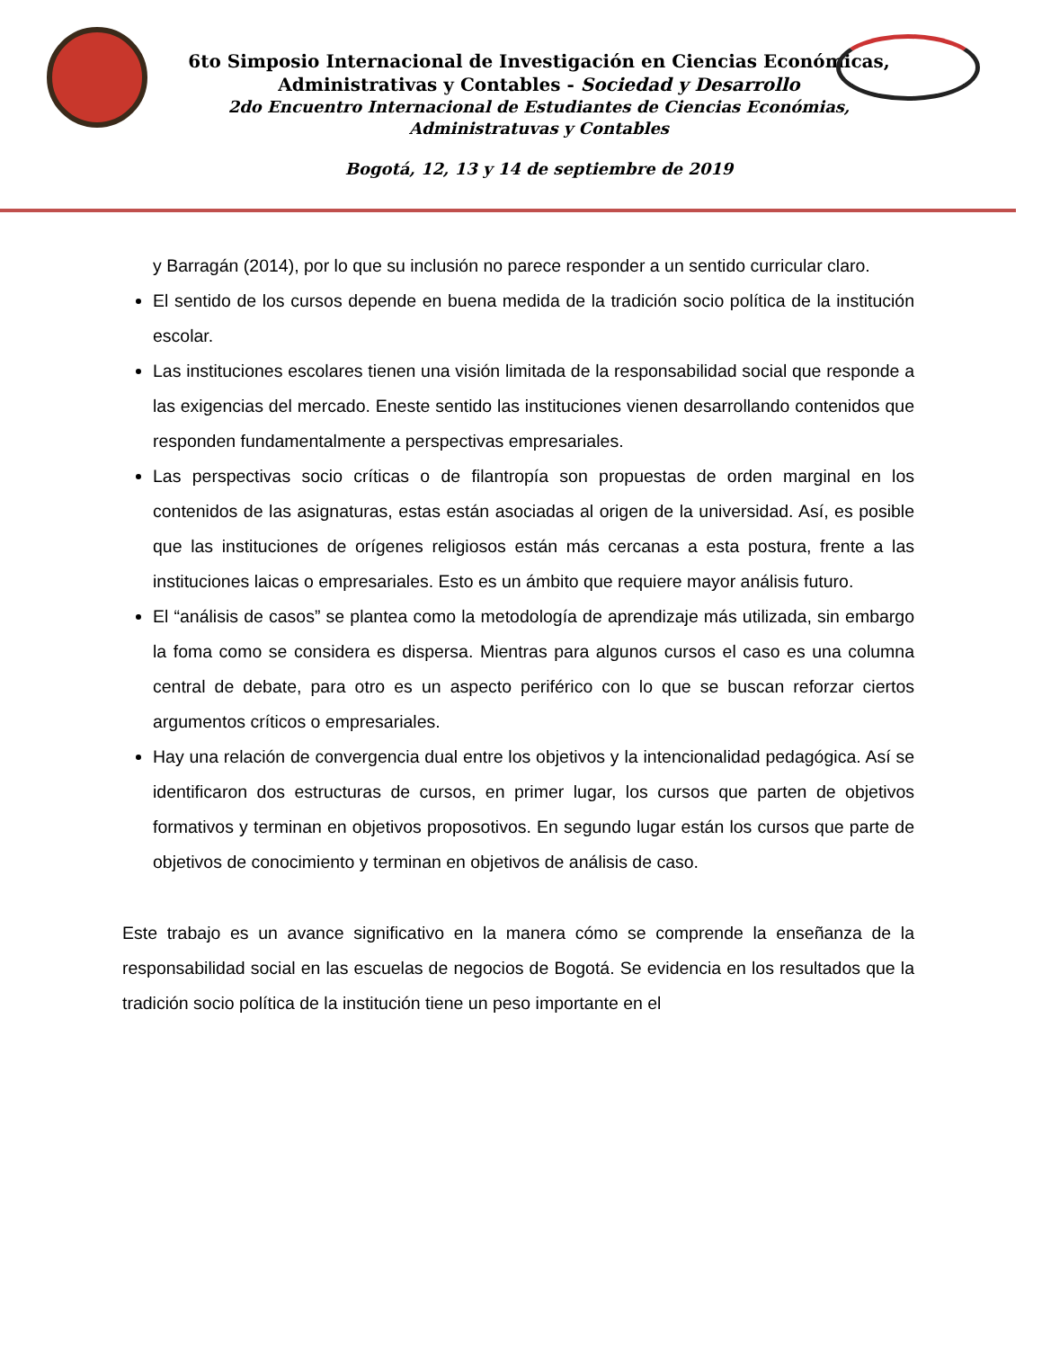6to Simposio Internacional de Investigación en Ciencias Económicas,
Administrativas y Contables - Sociedad y Desarrollo
2do Encuentro Internacional de Estudiantes de Ciencias Económias,
Administratuvas y Contables
Bogotá, 12, 13 y 14 de septiembre de 2019
y Barragán (2014), por lo que su inclusión no parece responder a un sentido curricular claro.
El sentido de los cursos depende en buena medida de la tradición socio política de la institución escolar.
Las instituciones escolares tienen una visión limitada de la responsabilidad social que responde a las exigencias del mercado. Eneste sentido las instituciones vienen desarrollando contenidos que responden fundamentalmente a perspectivas empresariales.
Las perspectivas socio críticas o de filantropía son propuestas de orden marginal en los contenidos de las asignaturas, estas están asociadas al origen de la universidad. Así, es posible que las instituciones de orígenes religiosos están más cercanas a esta postura, frente a las instituciones laicas o empresariales. Esto es un ámbito que requiere mayor análisis futuro.
El “análisis de casos” se plantea como la metodología de aprendizaje más utilizada, sin embargo la foma como se considera es dispersa. Mientras para algunos cursos el caso es una columna central de debate, para otro es un aspecto periférico con lo que se buscan reforzar ciertos argumentos críticos o empresariales.
Hay una relación de convergencia dual entre los objetivos y la intencionalidad pedagógica. Así se identificaron dos estructuras de cursos, en primer lugar, los cursos que parten de objetivos formativos y terminan en objetivos proposotivos. En segundo lugar están los cursos que parte de objetivos de conocimiento y terminan en objetivos de análisis de caso.
Este trabajo es un avance significativo en la manera cómo se comprende la enseñanza de la responsabilidad social en las escuelas de negocios de Bogotá. Se evidencia en los resultados que la tradición socio política de la institución tiene un peso importante en el